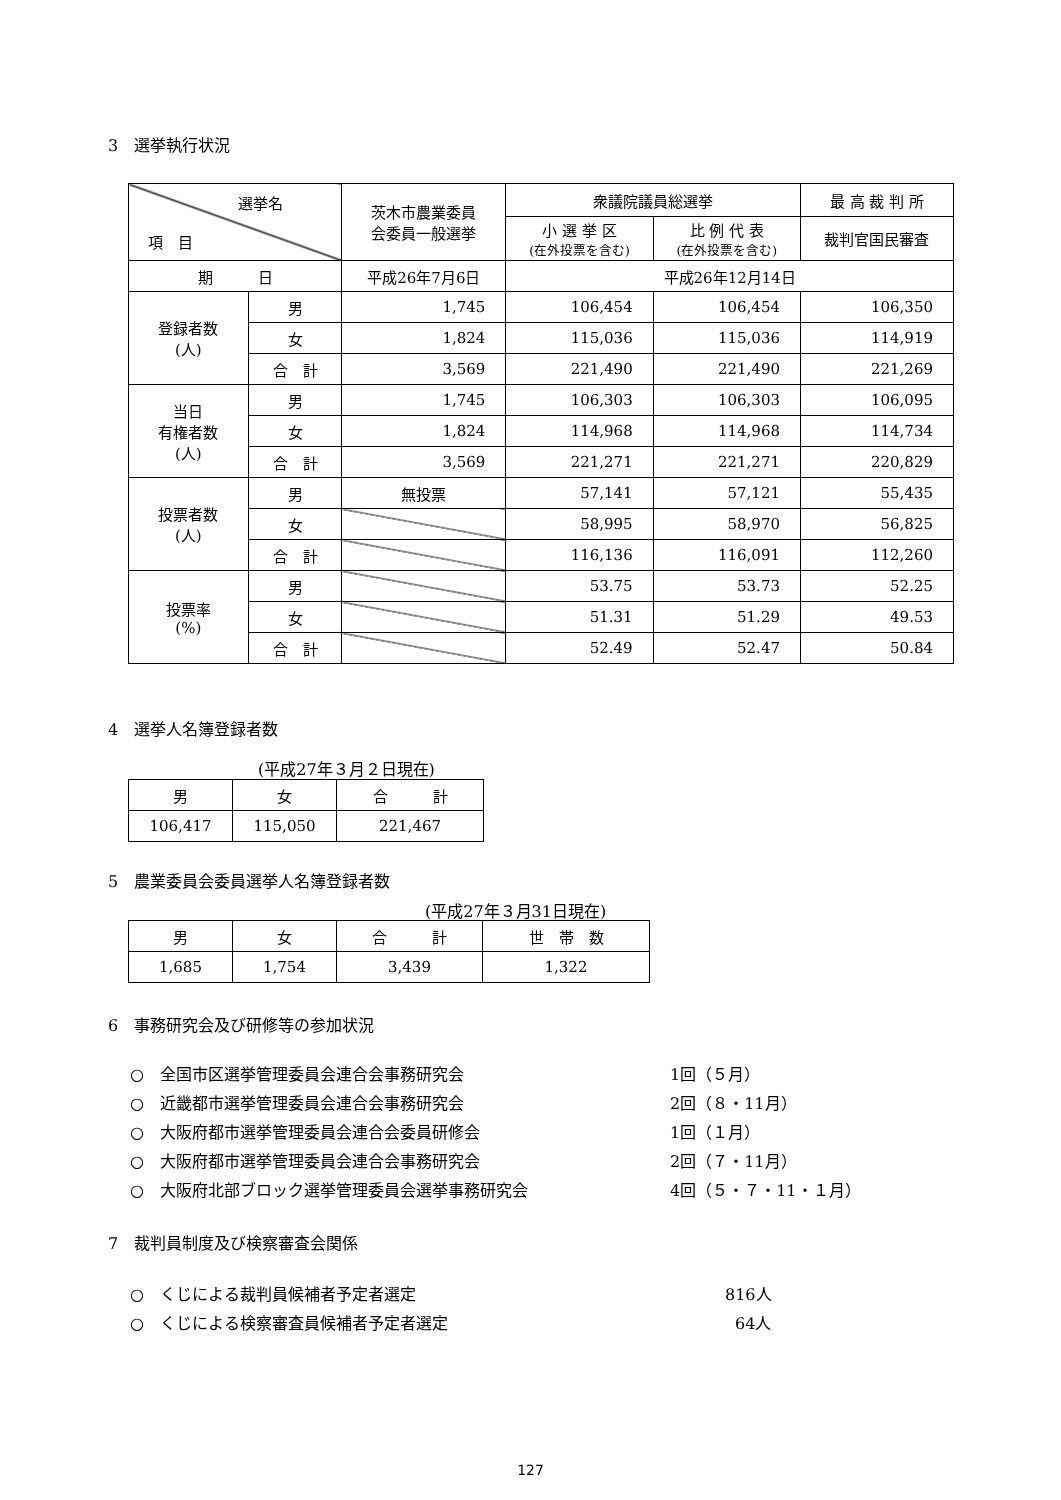3　選挙執行状況
| 選挙名 項 目 | | 茨木市農業委員 会委員一般選挙 | 衆議院議員総選挙 | | 最 高 裁 判 所 |
| --- | --- | --- | --- | --- | --- |
| | | | 小 選 挙 区 (在外投票を含む) | 比 例 代 表 (在外投票を含む) | 裁判官国民審査 |
| 期 日 | | 平成26年7月6日 | 平成26年12月14日 | | |
| 登録者数 (人) | 男 | 1,745 | 106,454 | 106,454 | 106,350 |
| | 女 | 1,824 | 115,036 | 115,036 | 114,919 |
| | 合 計 | 3,569 | 221,490 | 221,490 | 221,269 |
| 当日 有権者数 (人) | 男 | 1,745 | 106,303 | 106,303 | 106,095 |
| | 女 | 1,824 | 114,968 | 114,968 | 114,734 |
| | 合 計 | 3,569 | 221,271 | 221,271 | 220,829 |
| 投票者数 (人) | 男 | 無投票 | 57,141 | 57,121 | 55,435 |
| | 女 | | 58,995 | 58,970 | 56,825 |
| | 合 計 | | 116,136 | 116,091 | 112,260 |
| 投票率 (%) | 男 | | 53.75 | 53.73 | 52.25 |
| | 女 | | 51.31 | 51.29 | 49.53 |
| | 合 計 | | 52.49 | 52.47 | 50.84 |
4　選挙人名簿登録者数
(平成27年３月２日現在)
| 男 | 女 | 合 計 |
| 106,417 | 115,050 | 221,467 |
5　農業委員会委員選挙人名簿登録者数
(平成27年３月31日現在)
| 男 | 女 | 合 計 | 世 帯 数 |
| 1,685 | 1,754 | 3,439 | 1,322 |
6　事務研究会及び研修等の参加状況
○　全国市区選挙管理委員会連合会事務研究会 1回（５月）
○　近畿都市選挙管理委員会連合会事務研究会 2回（８・11月）
○　大阪府都市選挙管理委員会連合会委員研修会 1回（１月）
○　大阪府都市選挙管理委員会連合会事務研究会 2回（７・11月）
○　大阪府北部ブロック選挙管理委員会選挙事務研究会 4回（５・７・11・１月）
7　裁判員制度及び検察審査会関係
○　くじによる裁判員候補者予定者選定 816人
○　くじによる検察審査員候補者予定者選定 64人
127